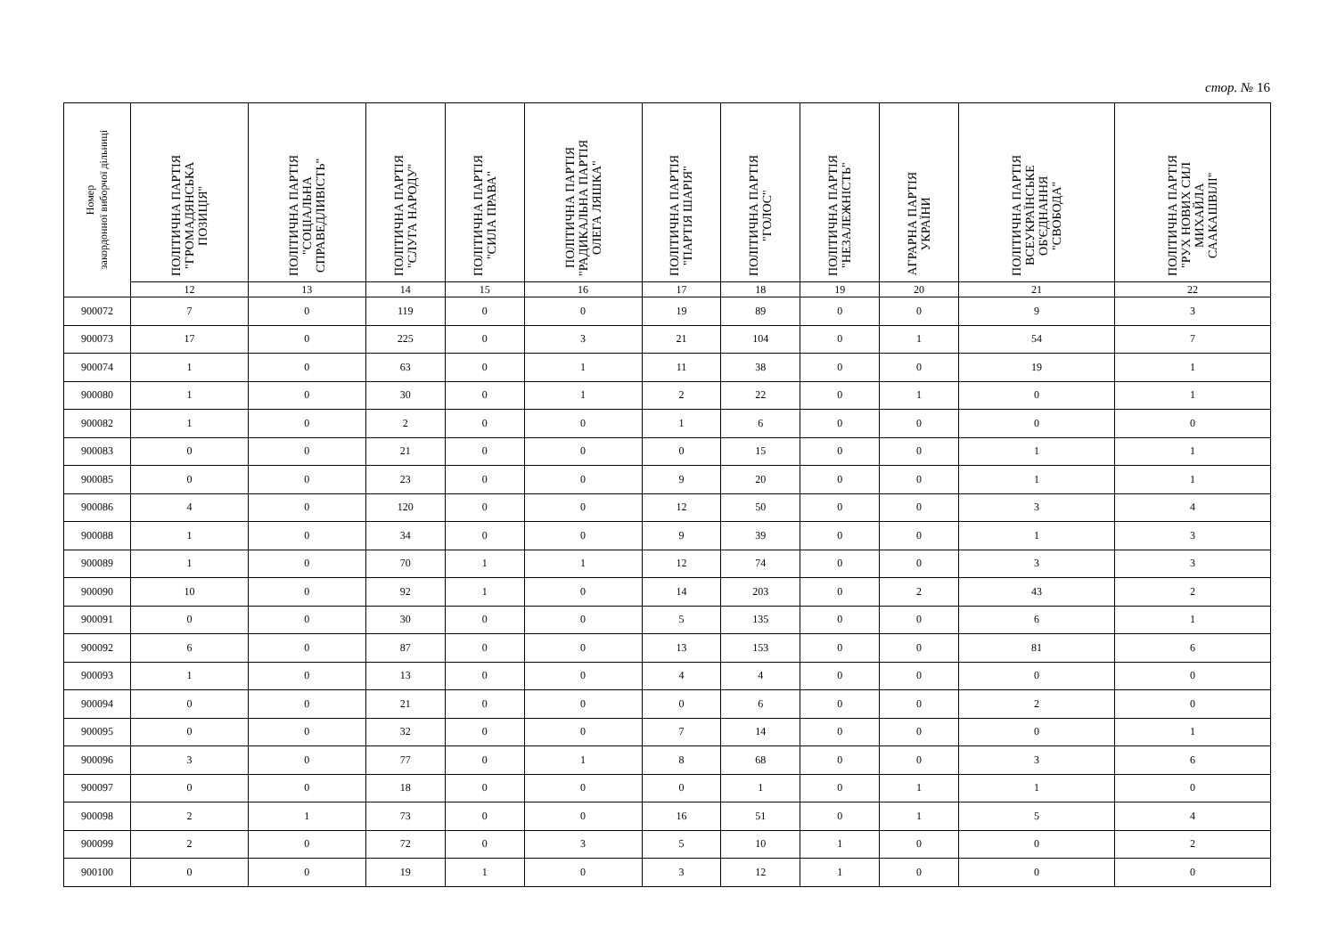стор. № 16
| Номер закордонної виборчої дільниці | ПОЛІТИЧНА ПАРТІЯ "ГРОМАДЯНСЬКА ПОЗИЦІЯ" | ПОЛІТИЧНА ПАРТІЯ "СОЦІАЛЬНА СПРАВЕДЛИВІСТЬ" | ПОЛІТИЧНА ПАРТІЯ "СЛУГА НАРОДУ" | ПОЛІТИЧНА ПАРТІЯ "СИЛА ПРАВА" | ПОЛІТИЧНА ПАРТІЯ "РАДИКАЛЬНА ПАРТІЯ ОЛЕГА ЛЯШКА" | ПОЛІТИЧНА ПАРТІЯ "ПАРТІЯ ШАРІЯ" | ПОЛІТИЧНА ПАРТІЯ "ГОЛОС" | ПОЛІТИЧНА ПАРТІЯ "НЕЗАЛЕЖНІСТЬ" | АГРАРНА ПАРТІЯ УКРАЇНИ | ПОЛІТИЧНА ПАРТІЯ ВСЕУКРАЇНСЬКЕ ОБ'ЄДНАННЯ "СВОБОДА" | ПОЛІТИЧНА ПАРТІЯ "РУХ НОВИХ СИЛ МИХАЙЛА СААКАШВІЛІ" |
| --- | --- | --- | --- | --- | --- | --- | --- | --- | --- | --- | --- |
| | 12 | 13 | 14 | 15 | 16 | 17 | 18 | 19 | 20 | 21 | 22 |
| 900072 | 7 | 0 | 119 | 0 | 0 | 19 | 89 | 0 | 0 | 9 | 3 |
| 900073 | 17 | 0 | 225 | 0 | 3 | 21 | 104 | 0 | 1 | 54 | 7 |
| 900074 | 1 | 0 | 63 | 0 | 1 | 11 | 38 | 0 | 0 | 19 | 1 |
| 900080 | 1 | 0 | 30 | 0 | 1 | 2 | 22 | 0 | 1 | 0 | 1 |
| 900082 | 1 | 0 | 2 | 0 | 0 | 1 | 6 | 0 | 0 | 0 | 0 |
| 900083 | 0 | 0 | 21 | 0 | 0 | 0 | 15 | 0 | 0 | 1 | 1 |
| 900085 | 0 | 0 | 23 | 0 | 0 | 9 | 20 | 0 | 0 | 1 | 1 |
| 900086 | 4 | 0 | 120 | 0 | 0 | 12 | 50 | 0 | 0 | 3 | 4 |
| 900088 | 1 | 0 | 34 | 0 | 0 | 9 | 39 | 0 | 0 | 1 | 3 |
| 900089 | 1 | 0 | 70 | 1 | 1 | 12 | 74 | 0 | 0 | 3 | 3 |
| 900090 | 10 | 0 | 92 | 1 | 0 | 14 | 203 | 0 | 2 | 43 | 2 |
| 900091 | 0 | 0 | 30 | 0 | 0 | 5 | 135 | 0 | 0 | 6 | 1 |
| 900092 | 6 | 0 | 87 | 0 | 0 | 13 | 153 | 0 | 0 | 81 | 6 |
| 900093 | 1 | 0 | 13 | 0 | 0 | 4 | 4 | 0 | 0 | 0 | 0 |
| 900094 | 0 | 0 | 21 | 0 | 0 | 0 | 6 | 0 | 0 | 2 | 0 |
| 900095 | 0 | 0 | 32 | 0 | 0 | 7 | 14 | 0 | 0 | 0 | 1 |
| 900096 | 3 | 0 | 77 | 0 | 1 | 8 | 68 | 0 | 0 | 3 | 6 |
| 900097 | 0 | 0 | 18 | 0 | 0 | 0 | 1 | 0 | 1 | 1 | 0 |
| 900098 | 2 | 1 | 73 | 0 | 0 | 16 | 51 | 0 | 1 | 5 | 4 |
| 900099 | 2 | 0 | 72 | 0 | 3 | 5 | 10 | 1 | 0 | 0 | 2 |
| 900100 | 0 | 0 | 19 | 1 | 0 | 3 | 12 | 1 | 0 | 0 | 0 |